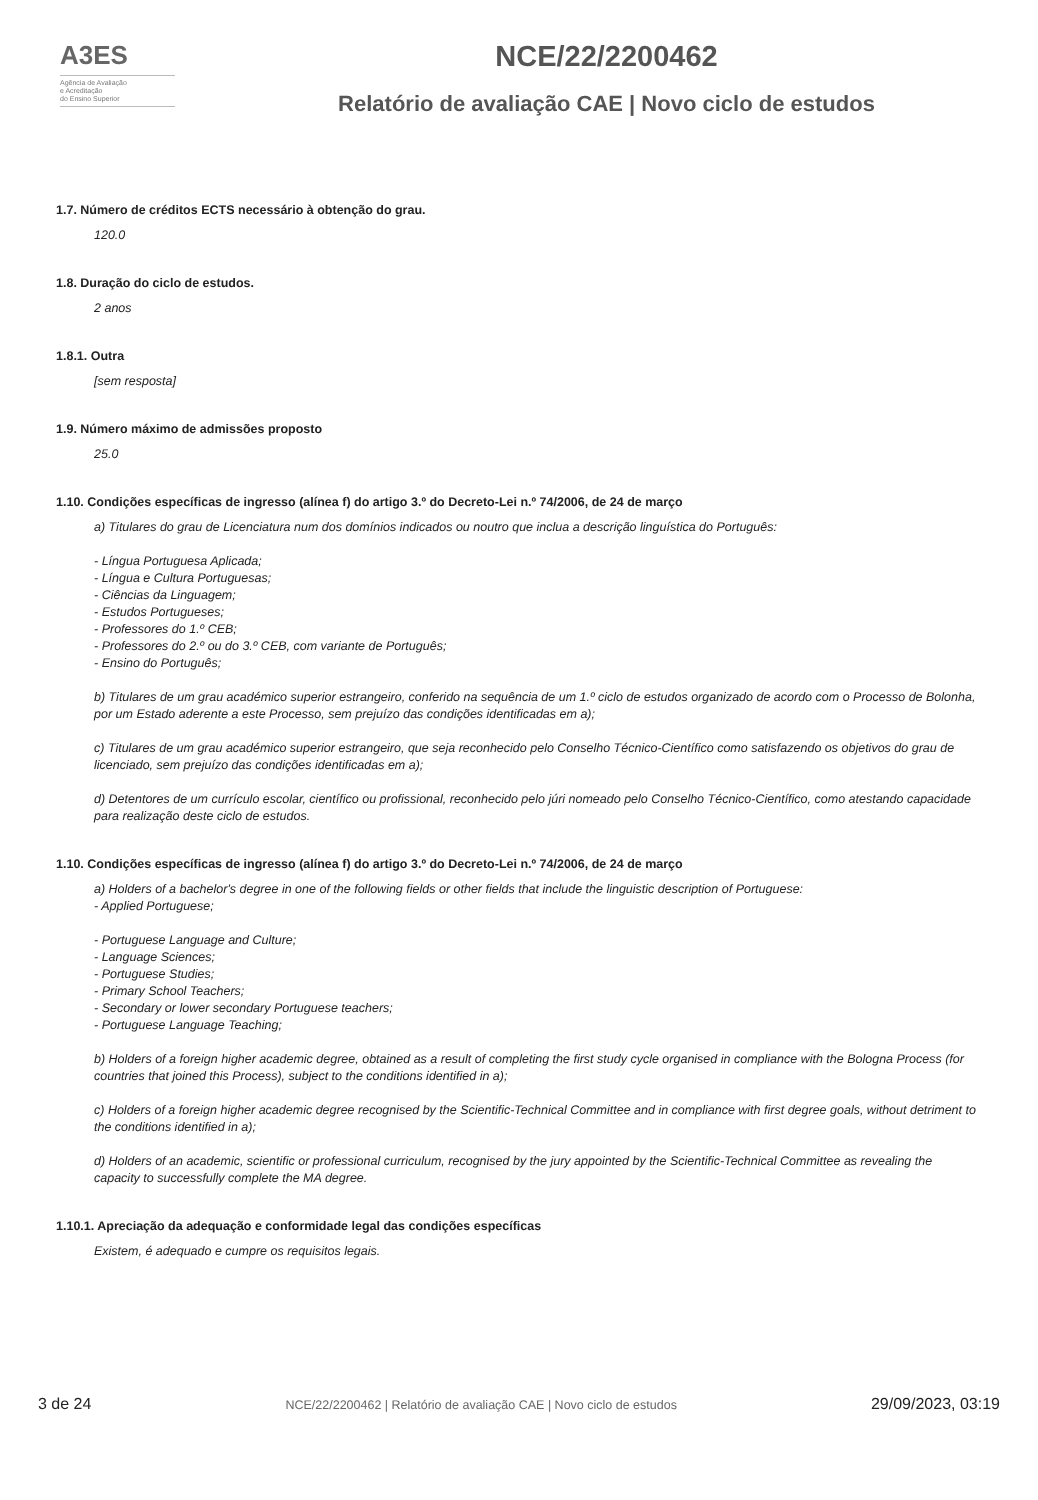A3ES
Agência de Avaliação
e Acreditação
do Ensino Superior
NCE/22/2200462
Relatório de avaliação CAE | Novo ciclo de estudos
1.7. Número de créditos ECTS necessário à obtenção do grau.
120.0
1.8. Duração do ciclo de estudos.
2 anos
1.8.1. Outra
[sem resposta]
1.9. Número máximo de admissões proposto
25.0
1.10. Condições específicas de ingresso (alínea f) do artigo 3.º do Decreto-Lei n.º 74/2006, de 24 de março
a) Titulares do grau de Licenciatura num dos domínios indicados ou noutro que inclua a descrição linguística do Português:
- Língua Portuguesa Aplicada;
- Língua e Cultura Portuguesas;
- Ciências da Linguagem;
- Estudos Portugueses;
- Professores do 1.º CEB;
- Professores do 2.º ou do 3.º CEB, com variante de Português;
- Ensino do Português;
b) Titulares de um grau académico superior estrangeiro, conferido na sequência de um 1.º ciclo de estudos organizado de acordo com o Processo de Bolonha, por um Estado aderente a este Processo, sem prejuízo das condições identificadas em a);
c) Titulares de um grau académico superior estrangeiro, que seja reconhecido pelo Conselho Técnico-Científico como satisfazendo os objetivos do grau de licenciado, sem prejuízo das condições identificadas em a);
d) Detentores de um currículo escolar, científico ou profissional, reconhecido pelo júri nomeado pelo Conselho Técnico-Científico, como atestando capacidade para realização deste ciclo de estudos.
1.10. Condições específicas de ingresso (alínea f) do artigo 3.º do Decreto-Lei n.º 74/2006, de 24 de março
a) Holders of a bachelor's degree in one of the following fields or other fields that include the linguistic description of Portuguese:
- Applied Portuguese;
- Portuguese Language and Culture;
- Language Sciences;
- Portuguese Studies;
- Primary School Teachers;
- Secondary or lower secondary Portuguese teachers;
- Portuguese Language Teaching;
b) Holders of a foreign higher academic degree, obtained as a result of completing the first study cycle organised in compliance with the Bologna Process (for countries that joined this Process), subject to the conditions identified in a);
c) Holders of a foreign higher academic degree recognised by the Scientific-Technical Committee and in compliance with first degree goals, without detriment to the conditions identified in a);
d) Holders of an academic, scientific or professional curriculum, recognised by the jury appointed by the Scientific-Technical Committee as revealing the capacity to successfully complete the MA degree.
1.10.1. Apreciação da adequação e conformidade legal das condições específicas
Existem, é adequado e cumpre os requisitos legais.
3 de 24
NCE/22/2200462 | Relatório de avaliação CAE | Novo ciclo de estudos
29/09/2023, 03:19